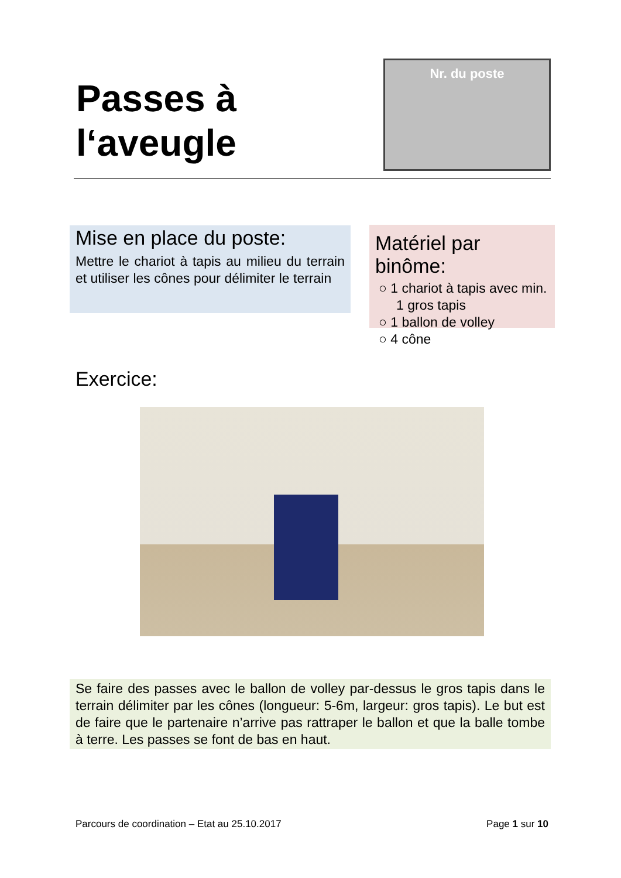Passes à
l‘aveugle
Nr. du poste
Mise en place du poste:
Mettre le chariot à tapis au milieu du terrain et utiliser les cônes pour délimiter le terrain
Matériel par binôme:
○ 1 chariot à tapis avec min. 1 gros tapis
○ 1 ballon de volley
○ 4 cône
Exercice:
Se faire des passes avec le ballon de volley par-dessus le gros tapis dans le terrain délimiter par les cônes (longueur: 5-6m, largeur: gros tapis). Le but est de faire que le partenaire n’arrive pas rattraper le ballon et que la balle tombe à terre. Les passes se font de bas en haut.
Parcours de coordination – Etat au 25.10.2017 Page 1 sur 10